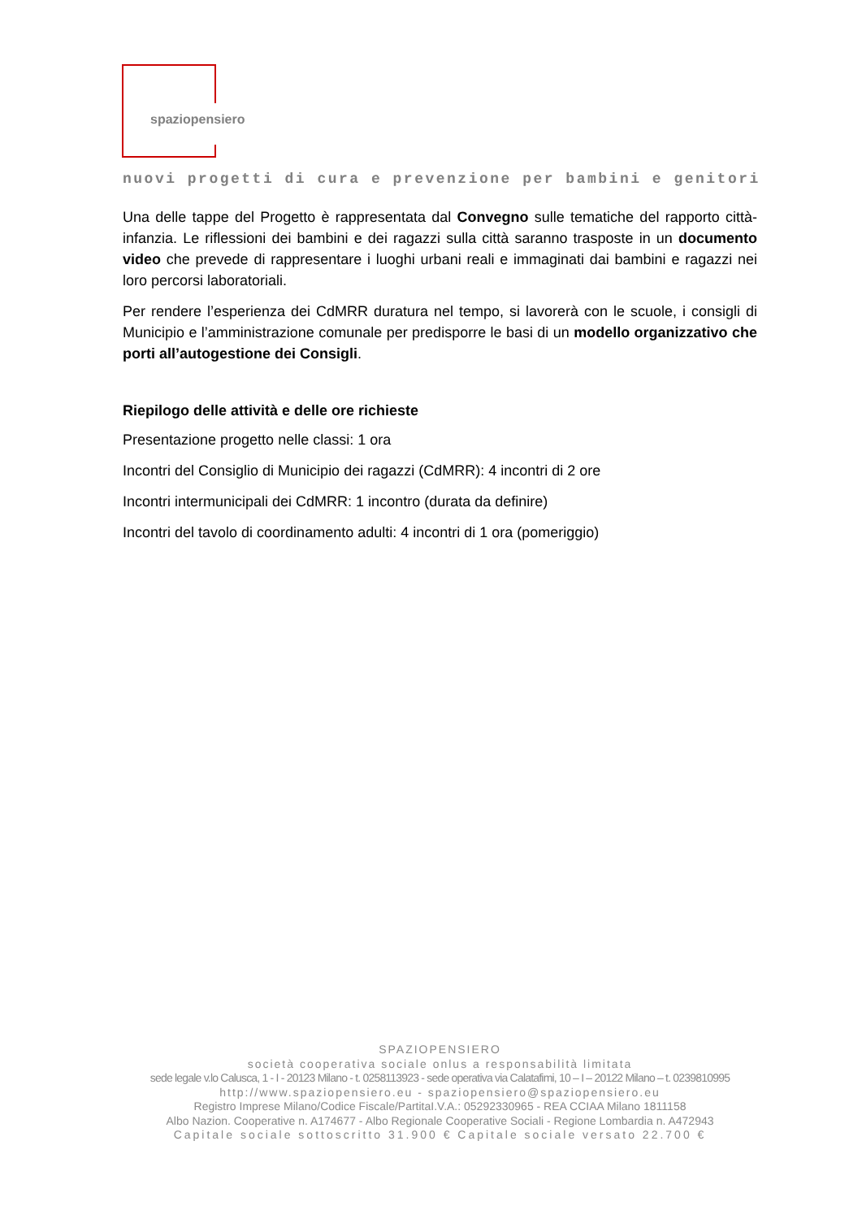spaziopensiero
nuovi progetti di cura e prevenzione per bambini e genitori
Una delle tappe del Progetto è rappresentata dal Convegno sulle tematiche del rapporto città-infanzia. Le riflessioni dei bambini e dei ragazzi sulla città saranno trasposte in un documento video che prevede di rappresentare i luoghi urbani reali e immaginati dai bambini e ragazzi nei loro percorsi laboratoriali.
Per rendere l’esperienza dei CdMRR duratura nel tempo, si lavorerà con le scuole, i consigli di Municipio e l’amministrazione comunale per predisporre le basi di un modello organizzativo che porti all’autogestione dei Consigli.
Riepilogo delle attività e delle ore richieste
Presentazione progetto nelle classi: 1 ora
Incontri del Consiglio di Municipio dei ragazzi (CdMRR): 4 incontri di 2 ore
Incontri intermunicipali dei CdMRR: 1 incontro (durata da definire)
Incontri del tavolo di coordinamento adulti: 4 incontri di 1 ora (pomeriggio)
SPAZIOPENSIERO
società cooperativa sociale onlus a responsabilità limitata
sede legale v.lo Calusca, 1 - I - 20123 Milano - t. 0258113923 - sede operativa via Calatafimi, 10 – I – 20122 Milano – t. 0239810995
http://www.spaziopensiero.eu - spaziopensiero@spaziopensiero.eu
Registro Imprese Milano/Codice Fiscale/PartitaI.V.A.: 05292330965 - REA CCIAA Milano 1811158
Albo Nazion. Cooperative n. A174677 - Albo Regionale Cooperative Sociali - Regione Lombardia n. A472943
Capitale sociale sottoscritto 31.900 € Capitale sociale versato 22.700 €